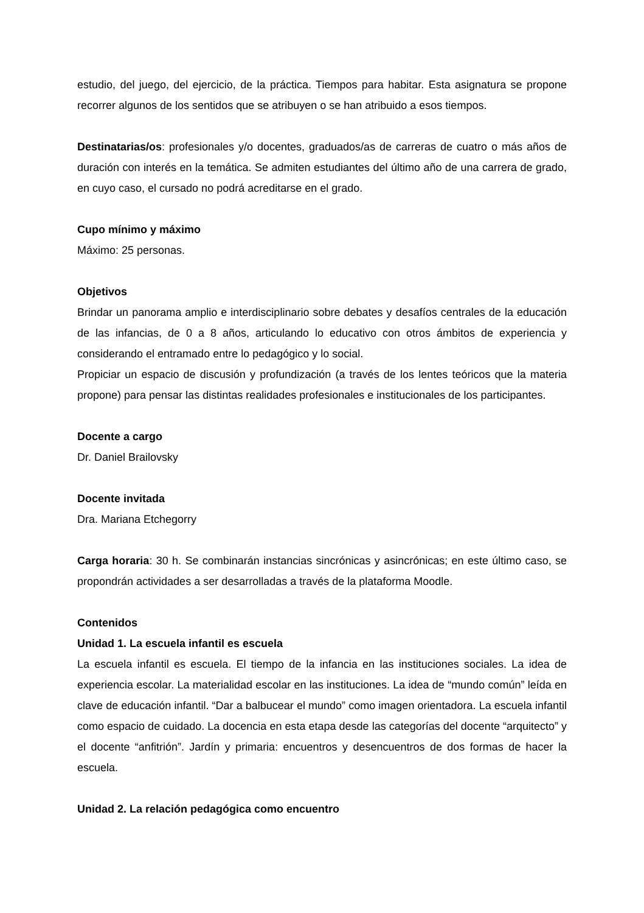estudio, del juego, del ejercicio, de la práctica. Tiempos para habitar. Esta asignatura se propone recorrer algunos de los sentidos que se atribuyen o se han atribuido a esos tiempos.
Destinatarias/os: profesionales y/o docentes, graduados/as de carreras de cuatro o más años de duración con interés en la temática. Se admiten estudiantes del último año de una carrera de grado, en cuyo caso, el cursado no podrá acreditarse en el grado.
Cupo mínimo y máximo
Máximo: 25 personas.
Objetivos
Brindar un panorama amplio e interdisciplinario sobre debates y desafíos centrales de la educación de las infancias, de 0 a 8 años, articulando lo educativo con otros ámbitos de experiencia y considerando el entramado entre lo pedagógico y lo social.
Propiciar un espacio de discusión y profundización (a través de los lentes teóricos que la materia propone) para pensar las distintas realidades profesionales e institucionales de los participantes.
Docente a cargo
Dr. Daniel Brailovsky
Docente invitada
Dra. Mariana Etchegorry
Carga horaria: 30 h. Se combinarán instancias sincrónicas y asincrónicas; en este último caso, se propondrán actividades a ser desarrolladas a través de la plataforma Moodle.
Contenidos
Unidad 1. La escuela infantil es escuela
La escuela infantil es escuela. El tiempo de la infancia en las instituciones sociales. La idea de experiencia escolar. La materialidad escolar en las instituciones. La idea de “mundo común” leída en clave de educación infantil. “Dar a balbucear el mundo” como imagen orientadora. La escuela infantil como espacio de cuidado. La docencia en esta etapa desde las categorías del docente “arquitecto” y el docente “anfitrión”. Jardín y primaria: encuentros y desencuentros de dos formas de hacer la escuela.
Unidad 2. La relación pedagógica como encuentro